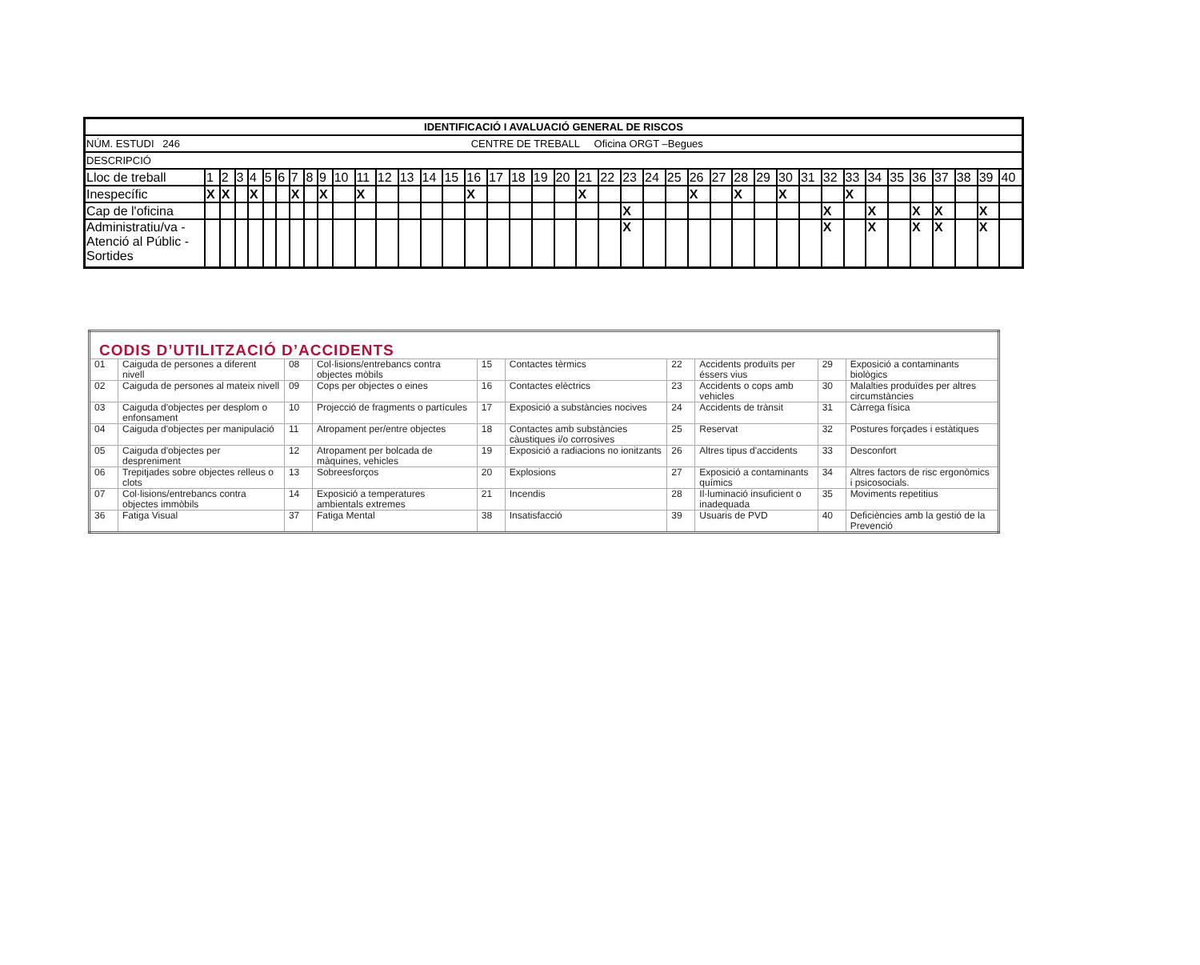| IDENTIFICACIÓ I AVALUACIÓ GENERAL DE RISCOS | | | | | | | | | | | | | | | | | | | | | | | | | | | | | | | | | | | | | | | | |
| NÚM. ESTUDI 246 CENTRE DE TREBALL Oficina ORGT –Begues | | | | | | | | | | | | | | | | | | | | | | | | | | | | | | | | | | | | | | | | |
| DESCRIPCIÓ | | | | | | | | | | | | | | | | | | | | | | | | | | | | | | | | | | | | | | | | |
| Lloc de treball | 1 | 2 | 3 | 4 | 5 | 6 | 7 | 8 | 9 | 10 | 11 | 12 | 13 | 14 | 15 | 16 | 17 | 18 | 19 | 20 | 21 | 22 | 23 | 24 | 25 | 26 | 27 | 28 | 29 | 30 | 31 | 32 | 33 | 34 | 35 | 36 | 37 | 38 | 39 | 40 |
| Inespecífic | X | X | | X | | | X | | X | | X | | | | | X | | | | | X | | | | | X | | X | | X | | | X | | | | | | | |
| Cap de l'oficina | | | | | | | | | | | | | | | | | | | | | | | X | | | | | | | | | X | | X | | X | X | | X | |
| Administratiu/va - Atenció al Públic - Sortides | | | | | | | | | | | | | | | | | | | | | | | X | | | | | | | | | X | | X | | X | X | | X | |
| CODIS D’UTILITZACIÓ D’ACCIDENTS | | | | | | | | | |
| 01 | Caiguda de persones a diferent nivell | 08 | Col·lisions/entrebancs contra objectes mòbils | 15 | Contactes tèrmics | 22 | Accidents produïts per éssers vius | 29 | Exposició a contaminants biològics |
| 02 | Caiguda de persones al mateix nivell | 09 | Cops per objectes o eines | 16 | Contactes elèctrics | 23 | Accidents o cops amb vehicles | 30 | Malalties produïdes per altres circumstàncies |
| 03 | Caiguda d'objectes per desplom o enfonsament | 10 | Projecció de fragments o partícules | 17 | Exposició a substàncies nocives | 24 | Accidents de trànsit | 31 | Càrrega física |
| 04 | Caiguda d'objectes per manipulació | 11 | Atropament per/entre objectes | 18 | Contactes amb substàncies càustiques i/o corrosives | 25 | Reservat | 32 | Postures forçades i estàtiques |
| 05 | Caiguda d'objectes per despreniment | 12 | Atropament per bolcada de màquines, vehicles | 19 | Exposició a radiacions no ionitzants | 26 | Altres tipus d'accidents | 33 | Desconfort |
| 06 | Trepitjades sobre objectes relleus o clots | 13 | Sobreesforços | 20 | Explosions | 27 | Exposició a contaminants químics | 34 | Altres factors de risc ergonòmics i psicosocials. |
| 07 | Col·lisions/entrebancs contra objectes immòbils | 14 | Exposició a temperatures ambientals extremes | 21 | Incendis | 28 | Il·luminació insuficient o inadequada | 35 | Moviments repetitius |
| 36 | Fatiga Visual | 37 | Fatiga Mental | 38 | Insatisfacció | 39 | Usuaris de PVD | 40 | Deficiències amb la gestió de la Prevenció |